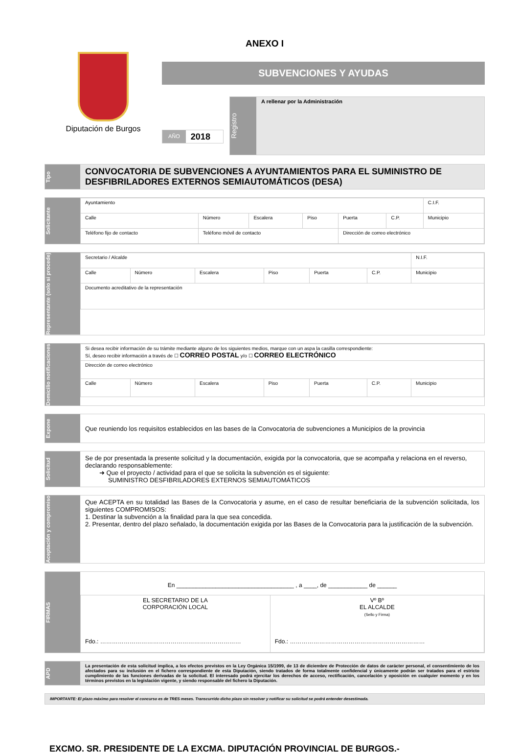ANEXO I
Diputación de Burgos
SUBVENCIONES Y AYUDAS
AÑO 2018
Registro
A rellenar por la Administración
Tipo
CONVOCATORIA DE SUBVENCIONES A AYUNTAMIENTOS PARA EL SUMINISTRO DE DESFIBRILADORES EXTERNOS SEMIAUTOMÁTICOS (DESA)
Solicitante
| Ayuntamiento | | | | | | | C.I.F. |
| Calle | Número | Escalera | Piso | Puerta | C.P. | Municipio | |
| Teléfono fijo de contacto | Teléfono móvil de contacto | | | Dirección de correo electrónico | | | |
Representante (solo si procede)
| Secretario / Alcalde | | | | | | | N.I.F. |
| Calle | Número | Escalera | Piso | Puerta | C.P. | Municipio | |
| Documento acreditativo de la representación | | | | | | | |
Domicilio notificaciones
| Si desea recibir información de su trámite mediante alguno de los siguientes medios, marque con un aspa la casilla correspondiente: Sí, deseo recibir información a través de ☐ CORREO POSTAL y/o ☐ CORREO ELECTRÓNICO | | | | | | |
| Dirección de correo electrónico | | | | | | |
| Calle | Número | Escalera | Piso | Puerta | C.P. | Municipio |
Expone
Que reuniendo los requisitos establecidos en las bases de la Convocatoria de subvenciones a Municipios de la provincia
Solicitud
Se de por presentada la presente solicitud y la documentación, exigida por la convocatoria, que se acompaña y relaciona en el reverso, declarando responsablemente:
➜ Que el proyecto / actividad para el que se solicita la subvención es el siguiente:
SUMINISTRO DESFIBRILADORES EXTERNOS SEMIAUTOMÁTICOS
Aceptación y compromiso
Que ACEPTA en su totalidad las Bases de la Convocatoria y asume, en el caso de resultar beneficiaria de la subvención solicitada, los siguientes COMPROMISOS:
1. Destinar la subvención a la finalidad para la que sea concedida.
2. Presentar, dentro del plazo señalado, la documentación exigida por las Bases de la Convocatoria para la justificación de la subvención.
FIRMAS
| En ____________________________________ , a ____, de ____________ de ______ | |
| EL SECRETARIO DE LA CORPORACIÓN LOCAL Fdo.: ……………………………………………………………… | Vº Bº EL ALCALDE (Sello y Firma) Fdo.: …………………………………………………………… |
APD
La presentación de esta solicitud implica, a los efectos previstos en la Ley Orgánica 15/1999, de 13 de diciembre de Protección de datos de carácter personal, el consentimiento de los afectados para su inclusión en el fichero correspondiente de esta Diputación, siendo tratados de forma totalmente confidencial y únicamente podrán ser tratados para el estricto cumplimiento de las funciones derivadas de la solicitud. El interesado podrá ejercitar los derechos de acceso, rectificación, cancelación y oposición en cualquier momento y en los términos previstos en la legislación vigente, y siendo responsable del fichero la Diputación.
IMPORTANTE: El plazo máximo para resolver el concurso es de TRES meses. Transcurrido dicho plazo sin resolver y notificar su solicitud se podrá entender desestimada.
EXCMO. SR. PRESIDENTE DE LA EXCMA. DIPUTACIÓN PROVINCIAL DE BURGOS.-